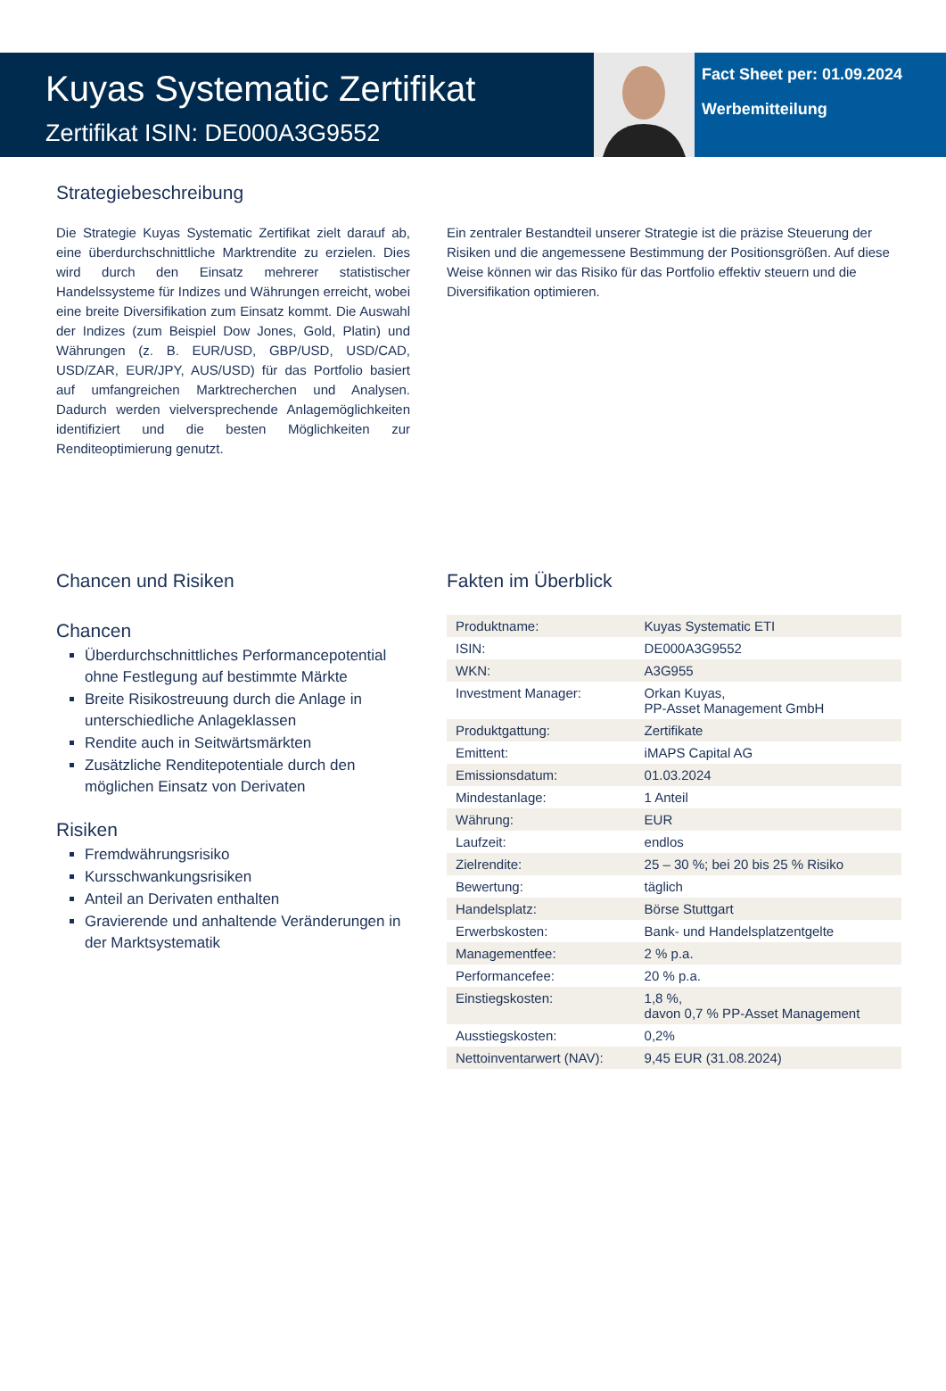Kuyas Systematic Zertifikat
Zertifikat ISIN: DE000A3G9552
Fact Sheet per: 01.09.2024
Werbemitteilung
Strategiebeschreibung
Die Strategie Kuyas Systematic Zertifikat zielt darauf ab, eine überdurchschnittliche Marktrendite zu erzielen. Dies wird durch den Einsatz mehrerer statistischer Handelssysteme für Indizes und Währungen erreicht, wobei eine breite Diversifikation zum Einsatz kommt. Die Auswahl der Indizes (zum Beispiel Dow Jones, Gold, Platin) und Währungen (z. B. EUR/USD, GBP/USD, USD/CAD, USD/ZAR, EUR/JPY, AUS/USD) für das Portfolio basiert auf umfangreichen Marktrecherchen und Analysen. Dadurch werden vielversprechende Anlage­möglichkeiten identifiziert und die besten Möglichkeiten zur Renditeoptimierung genutzt.
Ein zentraler Bestandteil unserer Strategie ist die präzise Steuerung der Risiken und die angemessene Bestimmung der Positionsgrößen. Auf diese Weise können wir das Risiko für das Portfolio effektiv steuern und die Diversifikation optimieren.
Chancen und Risiken
Chancen
Überdurchschnittliches Performancepotential ohne Festlegung auf bestimmte Märkte
Breite Risikostreuung durch die Anlage in unterschiedliche Anlageklassen
Rendite auch in Seitwärtsmärkten
Zusätzliche Renditepotentiale durch den möglichen Einsatz von Derivaten
Risiken
Fremdwährungsrisiko
Kursschwankungsrisiken
Anteil an Derivaten enthalten
Gravierende und anhaltende Veränderungen in der Marktsystematik
Fakten im Überblick
| Produktname: | Kuyas Systematic ETI |
| ISIN: | DE000A3G9552 |
| WKN: | A3G955 |
| Investment Manager: | Orkan Kuyas, PP-Asset Management GmbH |
| Produktgattung: | Zertifikate |
| Emittent: | iMAPS Capital AG |
| Emissionsdatum: | 01.03.2024 |
| Mindestanlage: | 1 Anteil |
| Währung: | EUR |
| Laufzeit: | endlos |
| Zielrendite: | 25 – 30 %; bei 20 bis 25 % Risiko |
| Bewertung: | täglich |
| Handelsplatz: | Börse Stuttgart |
| Erwerbskosten: | Bank- und Handelsplatzentgelte |
| Managementfee: | 2 % p.a. |
| Performancefee: | 20 % p.a. |
| Einstiegskosten: | 1,8 %, davon 0,7 % PP-Asset Management |
| Ausstiegskosten: | 0,2% |
| Nettoinventarwert (NAV): | 9,45 EUR (31.08.2024) |